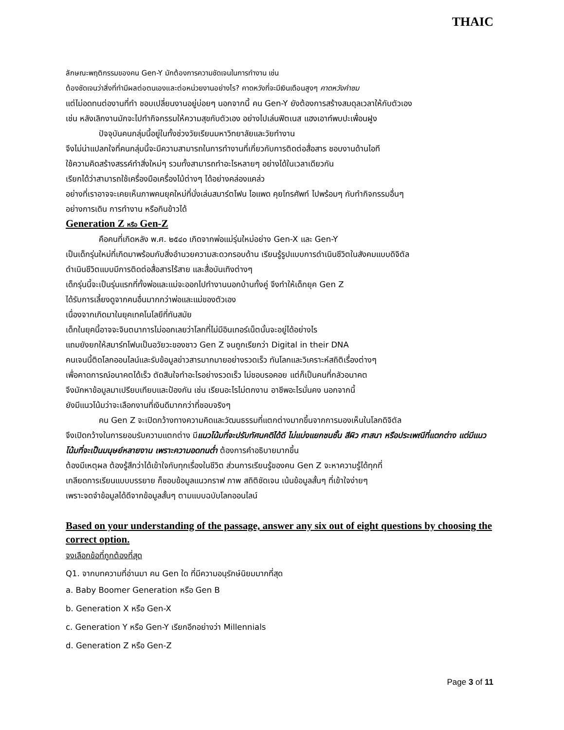THAIC
ลักษณะพฤติกรรมของคน Gen-Y มักต้องการความชัดเจนในการทำงาน เช่น
ต้องชัดเจนว่าสิ่งที่ทำมีผลต่อตนเองและต่อหน่วยงานอย่างไร? คาดหวังที่จะมีเงินเดือนสูงๆ คาดหวังคำชม
แต่ไม่อดทนต่องานที่ทำ ชอบเปลี่ยนงานอยู่บ่อยๆ นอกจากนี้ คน Gen-Y ยังต้องการสร้างสมดุลเวลาให้กับตัวเอง
เช่น หลังเลิกงานมักจะไปทำกิจกรรมให้ความสุขกับตัวเอง อย่างไปเล่นฟิตเนส แฮงเอาท์พบปะเพื่อนฝูง
ปัจจุบันคนกลุ่มนี้อยู่ในทั้งช่วงวัยเรียนมหาวิทยาลัยและวัยทำงาน
จึงไม่น่าแปลกใจที่คนกลุ่มนี้จะมีความสามารถในการทำงานที่เกี่ยวกับการติดต่อสื่อสาร ชอบงานด้านไอที
ใช้ความคิดสร้างสรรค์ทำสิ่งใหม่ๆ รวมทั้งสามารถทำอะไรหลายๆ อย่างได้ในเวลาเดียวกัน
เรียกได้ว่าสามารถใช้เครื่องมือเครื่องไม้ต่างๆ ได้อย่างคล่องแคล่ว
อย่างที่เราอาจจะเคยเห็นภาพคนยุคใหม่ที่นั่งเล่นสมาร์ตโฟน ไอแพด คุยโทรศัพท์ ไปพร้อมๆ กับทำกิจกรรมอื่นๆ
อย่างการเดิน การทำงาน หรือกินข้าวได้
Generation Z หรือ Gen-Z
คือคนที่เกิดหลัง พ.ศ. ๒๕๔๐ เกิดจากพ่อแม่รุ่นใหม่อย่าง Gen-X และ Gen-Y
เป็นเด็กรุ่นใหม่ที่เกิดมาพร้อมกับสิ่งอำนวยความสะดวกรอบด้าน เรียนรู้รูปแบบการดำเนินชีวิตในสังคมแบบดิจิตัล
ดำเนินชีวิตแบบมีการติดต่อสื่อสารไร้สาย และสื่อบันเทิงต่างๆ
เด็กรุ่นนี้จะเป็นรุ่นแรกที่ทั้งพ่อและแม่จะออกไปทำงานนอกบ้านทั้งคู่ จึงทำให้เด็กยุค Gen Z
ได้รับการเลี้ยงดูจากคนอื่นมากกว่าพ่อและแม่ของตัวเอง
เนื่องจากเกิดมาในยุคเทคโนโลยีที่ทันสมัย
เด็กในยุคนี้อาจจะจินตนาการไม่ออกเลยว่าโลกที่ไม่มีอินเทอร์เน็ตนั้นจะอยู่ได้อย่างไร
แถมยังยกให้สมาร์ทโฟนเป็นอวัยวะของชาว Gen Z จนถูกเรียกว่า Digital in their DNA
คนเจนนี้ติดโลกออนไลน์และรับข้อมูลข่าวสารมากมายอย่างรวดเร็ว ทันโลกและวิเคราะห์สถิติเรื่องต่างๆ
เพื่อคาดการณ์อนาคตได้เร็ว ตัดสินใจทำอะไรอย่างรวดเร็ว ไม่ชอบรอคอย แต่ก็เป็นคนที่กลัวอนาคต
จึงมักหาข้อมูลมาเปรียบเทียบและป้องกัน เช่น เรียนอะไรไม่ตกงาน อาชีพอะไรมั่นคง นอกจากนี้
ยังมีแนวโน้มว่าจะเลือกงานที่เงินดีมากกว่าที่ชอบจริงๆ
คน Gen Z จะเปิดกว้างทางความคิดและวัฒนธรรมที่แตกต่างมากขึ้นจากการมองเห็นในโลกดิจิตัล
จึงเปิดกว้างในการยอมรับความแตกต่าง มีแนวโน้มที่จะปรับทัศนคติได้ดี ไม่แบ่งแยกชนชั้น สีผิว ศาสนา หรือประเพณีที่แตกต่าง แต่มีแนวโน้มที่จะเป็นมนุษย์หลายงาน เพราะความอดทนต่ำ ต้องการคำอธิบายมากขึ้น
ต้องมีเหตุผล ต้องรู้สึกว่าได้เข้าใจกับทุกเรื่องในชีวิต ส่วนการเรียนรู้ของคน Gen Z จะหาความรู้ได้ทุกที่
เกลียดการเรียนแบบบรรยาย ก็ชอบข้อมูลแนวกราฟ ภาพ สถิติชัดเจน เน้นข้อมูลสั้นๆ ที่เข้าใจง่ายๆ
เพราะจดจำข้อมูลได้ดีจากข้อมูลสั้นๆ ตามแบบฉบับโลกออนไลน์
Based on your understanding of the passage, answer any six out of eight questions by choosing the correct option.
จงเลือกข้อที่ถูกต้องที่สุด
Q1. จากบทความที่อ่านมา คน Gen ใด ที่มีความอนุรักษ์นิยมมากที่สุด
a. Baby Boomer Generation หรือ Gen B
b. Generation X หรือ Gen-X
c. Generation Y หรือ Gen-Y เรียกอีกอย่างว่า Millennials
d. Generation Z หรือ Gen-Z
Page 3 of 11